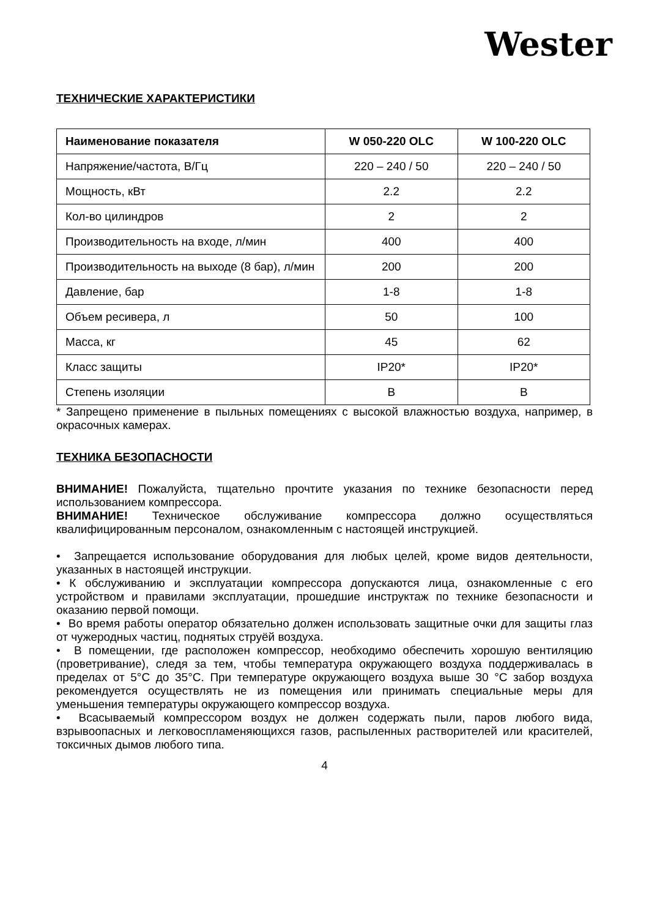Wester
ТЕХНИЧЕСКИЕ ХАРАКТЕРИСТИКИ
| Наименование показателя | W 050-220 OLC | W 100-220 OLC |
| --- | --- | --- |
| Напряжение/частота, В/Гц | 220 – 240 / 50 | 220 – 240 / 50 |
| Мощность, кВт | 2.2 | 2.2 |
| Кол-во цилиндров | 2 | 2 |
| Производительность на входе, л/мин | 400 | 400 |
| Производительность на выходе (8 бар), л/мин | 200 | 200 |
| Давление, бар | 1-8 | 1-8 |
| Объем ресивера, л | 50 | 100 |
| Масса, кг | 45 | 62 |
| Класс защиты | IP20* | IP20* |
| Степень изоляции | В | В |
* Запрещено применение в пыльных помещениях с высокой влажностью воздуха, например, в окрасочных камерах.
ТЕХНИКА БЕЗОПАСНОСТИ
ВНИМАНИЕ! Пожалуйста, тщательно прочтите указания по технике безопасности перед использованием компрессора.
ВНИМАНИЕ! Техническое обслуживание компрессора должно осуществляться квалифицированным персоналом, ознакомленным с настоящей инструкцией.
• Запрещается использование оборудования для любых целей, кроме видов деятельности, указанных в настоящей инструкции.
• К обслуживанию и эксплуатации компрессора допускаются лица, ознакомленные с его устройством и правилами эксплуатации, прошедшие инструктаж по технике безопасности и оказанию первой помощи.
• Во время работы оператор обязательно должен использовать защитные очки для защиты глаз от чужеродных частиц, поднятых струёй воздуха.
• В помещении, где расположен компрессор, необходимо обеспечить хорошую вентиляцию (проветривание), следя за тем, чтобы температура окружающего воздуха поддерживалась в пределах от 5°С до 35°С. При температуре окружающего воздуха выше 30 °С забор воздуха рекомендуется осуществлять не из помещения или принимать специальные меры для уменьшения температуры окружающего компрессор воздуха.
• Всасываемый компрессором воздух не должен содержать пыли, паров любого вида, взрывоопасных и легковоспламеняющихся газов, распыленных растворителей или красителей, токсичных дымов любого типа.
4